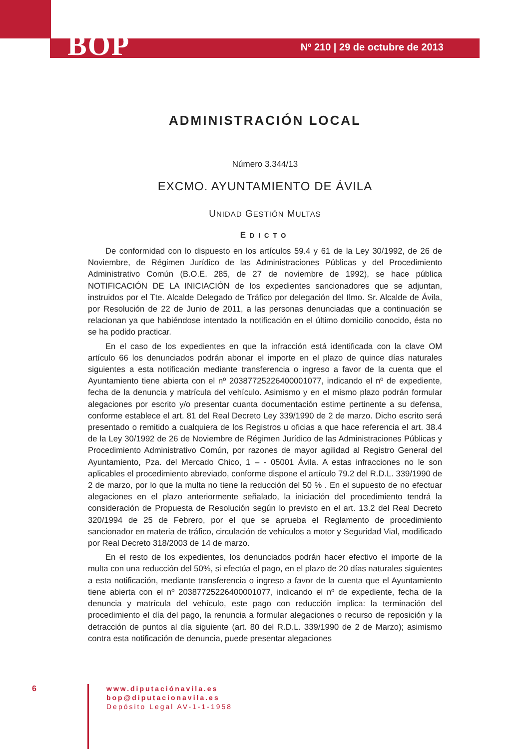BOP Nº 210 | 29 de octubre de 2013
ADMINISTRACIÓN LOCAL
Número 3.344/13
EXCMO. AYUNTAMIENTO DE ÁVILA
UNIDAD GESTIÓN MULTAS
EDICTO
De conformidad con lo dispuesto en los artículos 59.4 y 61 de la Ley 30/1992, de 26 de Noviembre, de Régimen Jurídico de las Administraciones Públicas y del Procedimiento Administrativo Común (B.O.E. 285, de 27 de noviembre de 1992), se hace pública NOTIFICACIÓN DE LA INICIACIÓN de los expedientes sancionadores que se adjuntan, instruidos por el Tte. Alcalde Delegado de Tráfico por delegación del Ilmo. Sr. Alcalde de Ávila, por Resolución de 22 de Junio de 2011, a las personas denunciadas que a continuación se relacionan ya que habiéndose intentado la notificación en el último domicilio conocido, ésta no se ha podido practicar.
En el caso de los expedientes en que la infracción está identificada con la clave OM artículo 66 los denunciados podrán abonar el importe en el plazo de quince días naturales siguientes a esta notificación mediante transferencia o ingreso a favor de la cuenta que el Ayuntamiento tiene abierta con el nº 20387725226400001077, indicando el nº de expediente, fecha de la denuncia y matrícula del vehículo. Asimismo y en el mismo plazo podrán formular alegaciones por escrito y/o presentar cuanta documentación estime pertinente a su defensa, conforme establece el art. 81 del Real Decreto Ley 339/1990 de 2 de marzo. Dicho escrito será presentado o remitido a cualquiera de los Registros u oficias a que hace referencia el art. 38.4 de la Ley 30/1992 de 26 de Noviembre de Régimen Jurídico de las Administraciones Públicas y Procedimiento Administrativo Común, por razones de mayor agilidad al Registro General del Ayuntamiento, Pza. del Mercado Chico, 1 – - 05001 Ávila. A estas infracciones no le son aplicables el procedimiento abreviado, conforme dispone el artículo 79.2 del R.D.L. 339/1990 de 2 de marzo, por lo que la multa no tiene la reducción del 50 % . En el supuesto de no efectuar alegaciones en el plazo anteriormente señalado, la iniciación del procedimiento tendrá la consideración de Propuesta de Resolución según lo previsto en el art. 13.2 del Real Decreto 320/1994 de 25 de Febrero, por el que se aprueba el Reglamento de procedimiento sancionador en materia de tráfico, circulación de vehículos a motor y Seguridad Vial, modificado por Real Decreto 318/2003 de 14 de marzo.
En el resto de los expedientes, los denunciados podrán hacer efectivo el importe de la multa con una reducción del 50%, si efectúa el pago, en el plazo de 20 días naturales siguientes a esta notificación, mediante transferencia o ingreso a favor de la cuenta que el Ayuntamiento tiene abierta con el nº 20387725226400001077, indicando el nº de expediente, fecha de la denuncia y matrícula del vehículo, este pago con reducción implica: la terminación del procedimiento el día del pago, la renuncia a formular alegaciones o recurso de reposición y la detracción de puntos al día siguiente (art. 80 del R.D.L. 339/1990 de 2 de Marzo); asimismo contra esta notificación de denuncia, puede presentar alegaciones
6
www.diputaciónavila.es
bop@diputacionavila.es
Depósito Legal AV-1-1-1958